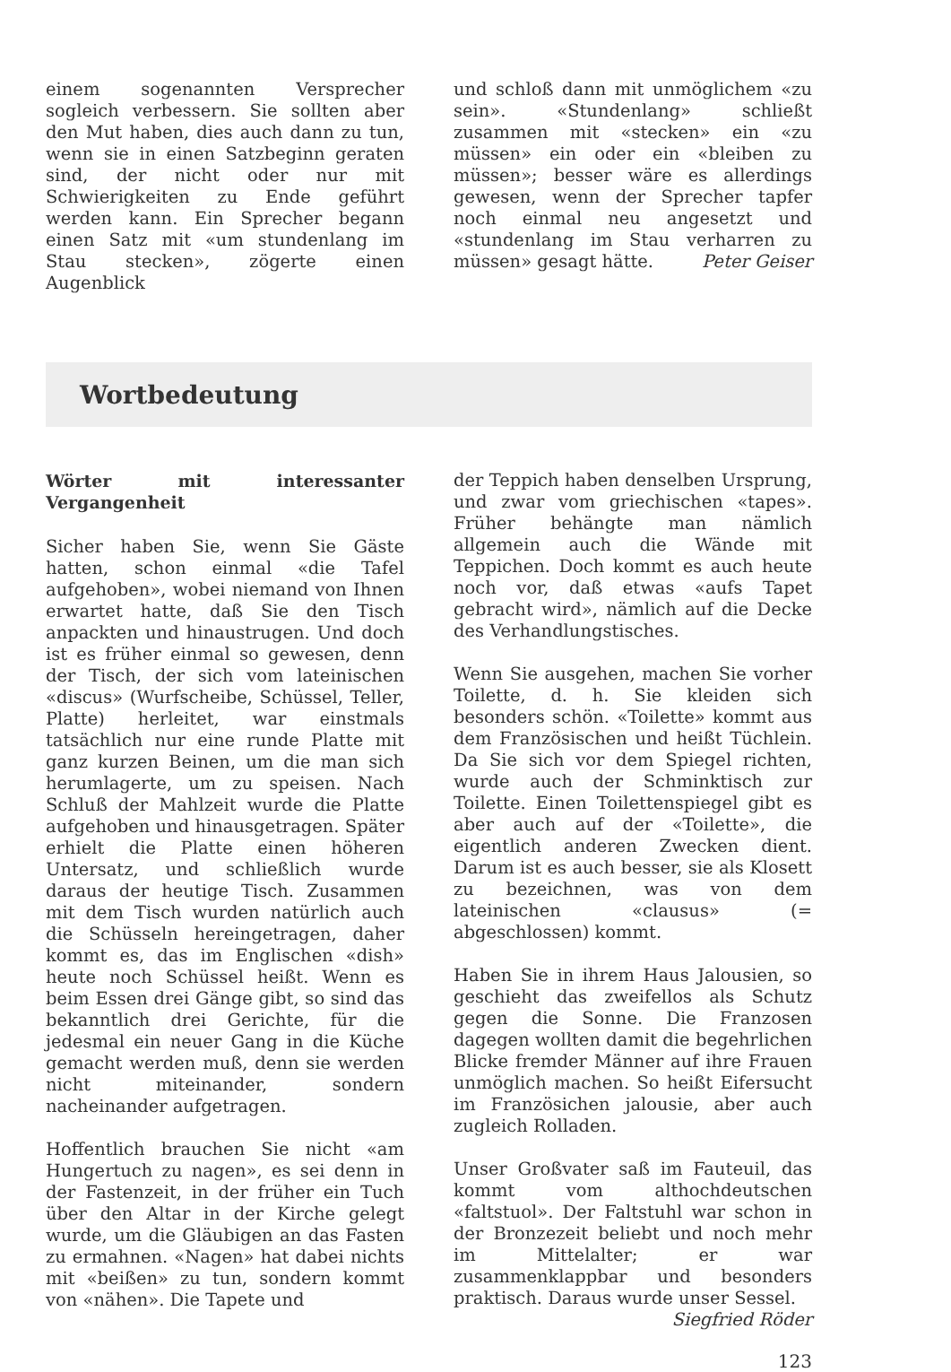einem sogenannten Versprecher sogleich verbessern. Sie sollten aber den Mut haben, dies auch dann zu tun, wenn sie in einen Satzbeginn geraten sind, der nicht oder nur mit Schwierigkeiten zu Ende geführt werden kann. Ein Sprecher begann einen Satz mit «um stundenlang im Stau stecken», zögerte einen Augenblick
und schloß dann mit unmöglichem «zu sein». «Stundenlang» schließt zusammen mit «stecken» ein «zu müssen» ein oder ein «bleiben zu müssen»; besser wäre es allerdings gewesen, wenn der Sprecher tapfer noch einmal neu angesetzt und «stundenlang im Stau verharren zu müssen» gesagt hätte. Peter Geiser
Wortbedeutung
Wörter mit interessanter Vergangenheit
Sicher haben Sie, wenn Sie Gäste hatten, schon einmal «die Tafel aufgehoben», wobei niemand von Ihnen erwartet hatte, daß Sie den Tisch anpackten und hinaustrugen. Und doch ist es früher einmal so gewesen, denn der Tisch, der sich vom lateinischen «discus» (Wurfscheibe, Schüssel, Teller, Platte) herleitet, war einstmals tatsächlich nur eine runde Platte mit ganz kurzen Beinen, um die man sich herumlagerte, um zu speisen. Nach Schluß der Mahlzeit wurde die Platte aufgehoben und hinausgetragen. Später erhielt die Platte einen höheren Untersatz, und schließlich wurde daraus der heutige Tisch. Zusammen mit dem Tisch wurden natürlich auch die Schüsseln hereingetragen, daher kommt es, das im Englischen «dish» heute noch Schüssel heißt. Wenn es beim Essen drei Gänge gibt, so sind das bekanntlich drei Gerichte, für die jedesmal ein neuer Gang in die Küche gemacht werden muß, denn sie werden nicht miteinander, sondern nacheinander aufgetragen.
Hoffentlich brauchen Sie nicht «am Hungertuch zu nagen», es sei denn in der Fastenzeit, in der früher ein Tuch über den Altar in der Kirche gelegt wurde, um die Gläubigen an das Fasten zu ermahnen. «Nagen» hat dabei nichts mit «beißen» zu tun, sondern kommt von «nähen». Die Tapete und
der Teppich haben denselben Ursprung, und zwar vom griechischen «tapes». Früher behängte man nämlich allgemein auch die Wände mit Teppichen. Doch kommt es auch heute noch vor, daß etwas «aufs Tapet gebracht wird», nämlich auf die Decke des Verhandlungstisches.
Wenn Sie ausgehen, machen Sie vorher Toilette, d. h. Sie kleiden sich besonders schön. «Toilette» kommt aus dem Französischen und heißt Tüchlein. Da Sie sich vor dem Spiegel richten, wurde auch der Schminktisch zur Toilette. Einen Toilettenspiegel gibt es aber auch auf der «Toilette», die eigentlich anderen Zwecken dient. Darum ist es auch besser, sie als Klosett zu bezeichnen, was von dem lateinischen «clausus» (= abgeschlossen) kommt.
Haben Sie in ihrem Haus Jalousien, so geschieht das zweifellos als Schutz gegen die Sonne. Die Franzosen dagegen wollten damit die begehrlichen Blicke fremder Männer auf ihre Frauen unmöglich machen. So heißt Eifersucht im Französichen jalousie, aber auch zugleich Rolladen.
Unser Großvater saß im Fauteuil, das kommt vom althochdeutschen «faltstuol». Der Faltstuhl war schon in der Bronzezeit beliebt und noch mehr im Mittelalter; er war zusammenklappbar und besonders praktisch. Daraus wurde unser Sessel. Siegfried Röder
123